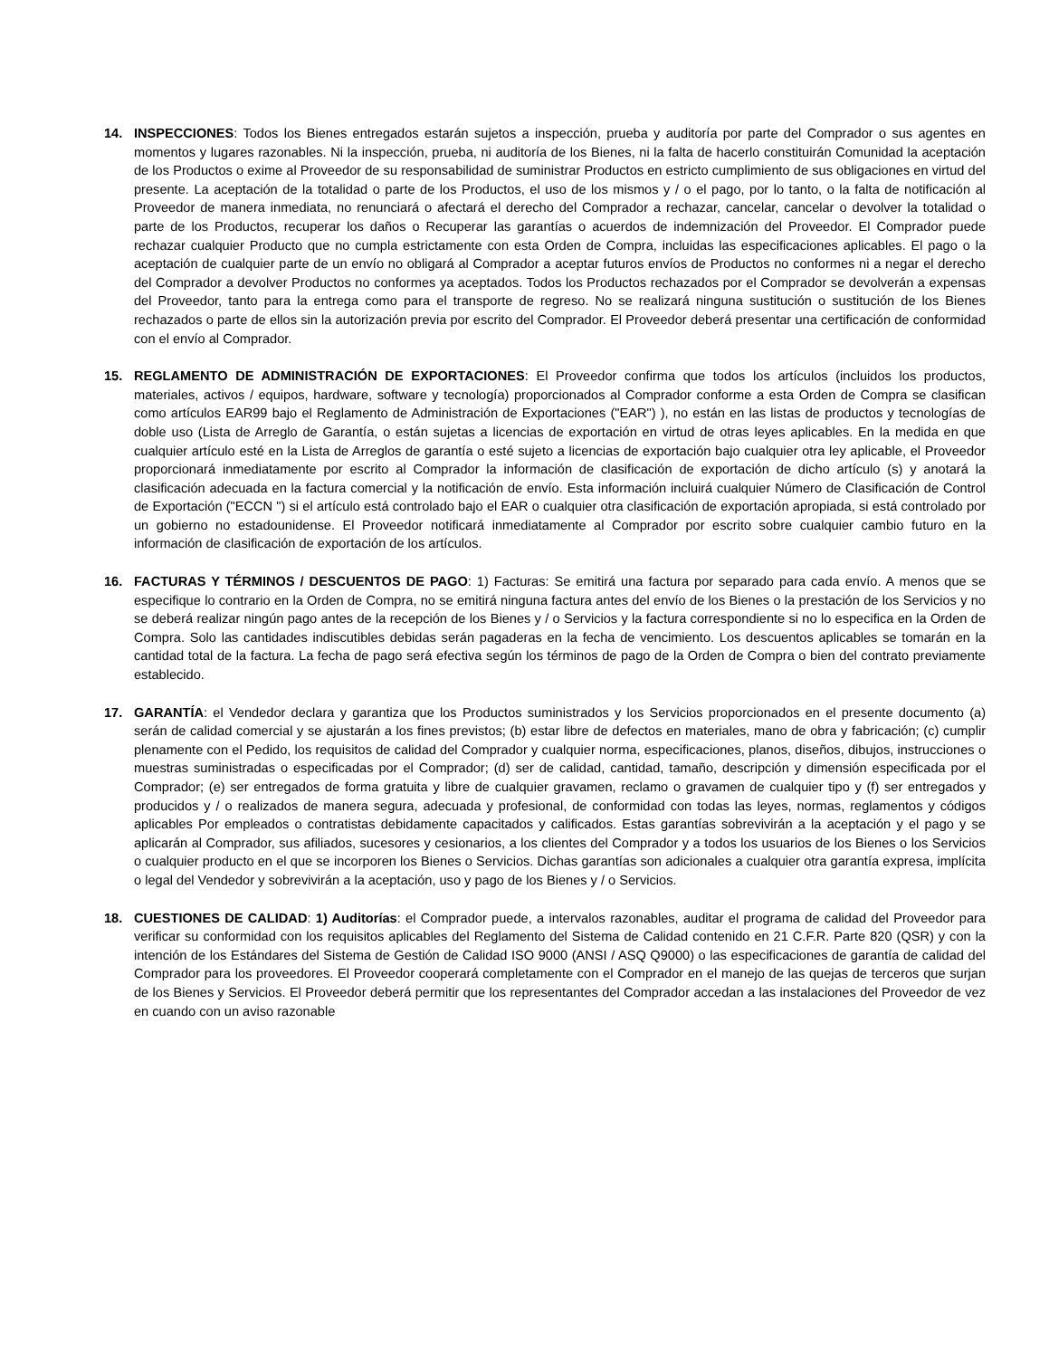14. INSPECCIONES: Todos los Bienes entregados estarán sujetos a inspección, prueba y auditoría por parte del Comprador o sus agentes en momentos y lugares razonables. Ni la inspección, prueba, ni auditoría de los Bienes, ni la falta de hacerlo constituirán Comunidad la aceptación de los Productos o exime al Proveedor de su responsabilidad de suministrar Productos en estricto cumplimiento de sus obligaciones en virtud del presente. La aceptación de la totalidad o parte de los Productos, el uso de los mismos y / o el pago, por lo tanto, o la falta de notificación al Proveedor de manera inmediata, no renunciará o afectará el derecho del Comprador a rechazar, cancelar, cancelar o devolver la totalidad o parte de los Productos, recuperar los daños o Recuperar las garantías o acuerdos de indemnización del Proveedor. El Comprador puede rechazar cualquier Producto que no cumpla estrictamente con esta Orden de Compra, incluidas las especificaciones aplicables. El pago o la aceptación de cualquier parte de un envío no obligará al Comprador a aceptar futuros envíos de Productos no conformes ni a negar el derecho del Comprador a devolver Productos no conformes ya aceptados. Todos los Productos rechazados por el Comprador se devolverán a expensas del Proveedor, tanto para la entrega como para el transporte de regreso. No se realizará ninguna sustitución o sustitución de los Bienes rechazados o parte de ellos sin la autorización previa por escrito del Comprador. El Proveedor deberá presentar una certificación de conformidad con el envío al Comprador.
15. REGLAMENTO DE ADMINISTRACIÓN DE EXPORTACIONES: El Proveedor confirma que todos los artículos (incluidos los productos, materiales, activos / equipos, hardware, software y tecnología) proporcionados al Comprador conforme a esta Orden de Compra se clasifican como artículos EAR99 bajo el Reglamento de Administración de Exportaciones ("EAR") ), no están en las listas de productos y tecnologías de doble uso (Lista de Arreglo de Garantía, o están sujetas a licencias de exportación en virtud de otras leyes aplicables. En la medida en que cualquier artículo esté en la Lista de Arreglos de garantía o esté sujeto a licencias de exportación bajo cualquier otra ley aplicable, el Proveedor proporcionará inmediatamente por escrito al Comprador la información de clasificación de exportación de dicho artículo (s) y anotará la clasificación adecuada en la factura comercial y la notificación de envío. Esta información incluirá cualquier Número de Clasificación de Control de Exportación ("ECCN ") si el artículo está controlado bajo el EAR o cualquier otra clasificación de exportación apropiada, si está controlado por un gobierno no estadounidense. El Proveedor notificará inmediatamente al Comprador por escrito sobre cualquier cambio futuro en la información de clasificación de exportación de los artículos.
16. FACTURAS Y TÉRMINOS / DESCUENTOS DE PAGO: 1) Facturas: Se emitirá una factura por separado para cada envío. A menos que se especifique lo contrario en la Orden de Compra, no se emitirá ninguna factura antes del envío de los Bienes o la prestación de los Servicios y no se deberá realizar ningún pago antes de la recepción de los Bienes y / o Servicios y la factura correspondiente si no lo especifica en la Orden de Compra. Solo las cantidades indiscutibles debidas serán pagaderas en la fecha de vencimiento. Los descuentos aplicables se tomarán en la cantidad total de la factura. La fecha de pago será efectiva según los términos de pago de la Orden de Compra o bien del contrato previamente establecido.
17. GARANTÍA: el Vendedor declara y garantiza que los Productos suministrados y los Servicios proporcionados en el presente documento (a) serán de calidad comercial y se ajustarán a los fines previstos; (b) estar libre de defectos en materiales, mano de obra y fabricación; (c) cumplir plenamente con el Pedido, los requisitos de calidad del Comprador y cualquier norma, especificaciones, planos, diseños, dibujos, instrucciones o muestras suministradas o especificadas por el Comprador; (d) ser de calidad, cantidad, tamaño, descripción y dimensión especificada por el Comprador; (e) ser entregados de forma gratuita y libre de cualquier gravamen, reclamo o gravamen de cualquier tipo y (f) ser entregados y producidos y / o realizados de manera segura, adecuada y profesional, de conformidad con todas las leyes, normas, reglamentos y códigos aplicables Por empleados o contratistas debidamente capacitados y calificados. Estas garantías sobrevivirán a la aceptación y el pago y se aplicarán al Comprador, sus afiliados, sucesores y cesionarios, a los clientes del Comprador y a todos los usuarios de los Bienes o los Servicios o cualquier producto en el que se incorporen los Bienes o Servicios. Dichas garantías son adicionales a cualquier otra garantía expresa, implícita o legal del Vendedor y sobrevivirán a la aceptación, uso y pago de los Bienes y / o Servicios.
18. CUESTIONES DE CALIDAD: 1) Auditorías: el Comprador puede, a intervalos razonables, auditar el programa de calidad del Proveedor para verificar su conformidad con los requisitos aplicables del Reglamento del Sistema de Calidad contenido en 21 C.F.R. Parte 820 (QSR) y con la intención de los Estándares del Sistema de Gestión de Calidad ISO 9000 (ANSI / ASQ Q9000) o las especificaciones de garantía de calidad del Comprador para los proveedores. El Proveedor cooperará completamente con el Comprador en el manejo de las quejas de terceros que surjan de los Bienes y Servicios. El Proveedor deberá permitir que los representantes del Comprador accedan a las instalaciones del Proveedor de vez en cuando con un aviso razonable